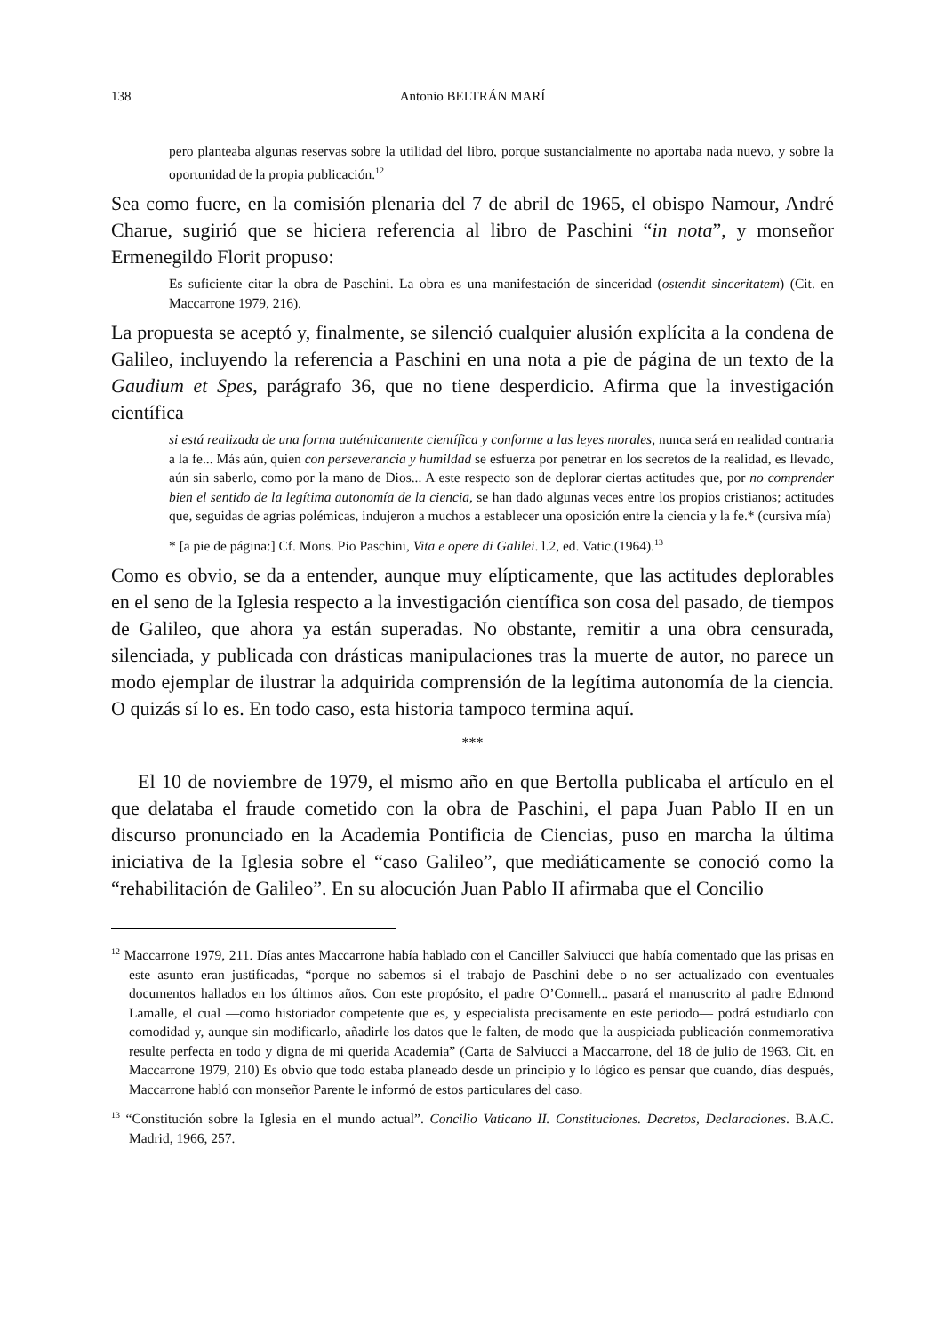138 Antonio BELTRÁN MARÍ
pero planteaba algunas reservas sobre la utilidad del libro, porque sustancialmente no aportaba nada nuevo, y sobre la oportunidad de la propia publicación.<sup>12</sup>
Sea como fuere, en la comisión plenaria del 7 de abril de 1965, el obispo Namour, André Charue, sugirió que se hiciera referencia al libro de Paschini “in nota”, y monseñor Ermenegildo Florit propuso:
Es suficiente citar la obra de Paschini. La obra es una manifestación de sinceridad (ostendit sinceritatem) (Cit. en Maccarrone 1979, 216).
La propuesta se aceptó y, finalmente, se silenció cualquier alusión explícita a la condena de Galileo, incluyendo la referencia a Paschini en una nota a pie de página de un texto de la Gaudium et Spes, parágrafo 36, que no tiene desperdicio. Afirma que la investigación científica
si está realizada de una forma auténticamente científica y conforme a las leyes morales, nunca será en realidad contraria a la fe... Más aún, quien con perseverancia y humildad se esfuerza por penetrar en los secretos de la realidad, es llevado, aún sin saberlo, como por la mano de Dios... A este respecto son de deplorar ciertas actitudes que, por no comprender bien el sentido de la legítima autonomía de la ciencia, se han dado algunas veces entre los propios cristianos; actitudes que, seguidas de agrias polémicas, indujeron a muchos a establecer una oposición entre la ciencia y la fe.* (cursiva mía)
* [a pie de página:] Cf. Mons. Pio Paschini, Vita e opere di Galilei. l.2, ed. Vatic.(1964).<sup>13</sup>
Como es obvio, se da a entender, aunque muy elípticamente, que las actitudes deplorables en el seno de la Iglesia respecto a la investigación científica son cosa del pasado, de tiempos de Galileo, que ahora ya están superadas. No obstante, remitir a una obra censurada, silenciada, y publicada con drásticas manipulaciones tras la muerte de autor, no parece un modo ejemplar de ilustrar la adquirida comprensión de la legítima autonomía de la ciencia. O quizás sí lo es. En todo caso, esta historia tampoco termina aquí.
***
El 10 de noviembre de 1979, el mismo año en que Bertolla publicaba el artículo en el que delataba el fraude cometido con la obra de Paschini, el papa Juan Pablo II en un discurso pronunciado en la Academia Pontificia de Ciencias, puso en marcha la última iniciativa de la Iglesia sobre el “caso Galileo”, que mediáticamente se conoció como la “rehabilitación de Galileo”. En su alocución Juan Pablo II afirmaba que el Concilio
<sup>12</sup> Maccarrone 1979, 211. Días antes Maccarrone había hablado con el Canciller Salviucci que había comentado que las prisas en este asunto eran justificadas, “porque no sabemos si el trabajo de Paschini debe o no ser actualizado con eventuales documentos hallados en los últimos años. Con este propósito, el padre O’Connell... pasará el manuscrito al padre Edmond Lamalle, el cual —como historiador competente que es, y especialista precisamente en este periodo— podrá estudiarlo con comodidad y, aunque sin modificarlo, añadirle los datos que le falten, de modo que la auspiciada publicación conmemorativa resulte perfecta en todo y digna de mi querida Academia” (Carta de Salviucci a Maccarrone, del 18 de julio de 1963. Cit. en Maccarrone 1979, 210) Es obvio que todo estaba planeado desde un principio y lo lógico es pensar que cuando, días después, Maccarrone habló con monseñor Parente le informó de estos particulares del caso.
<sup>13</sup> “Constitución sobre la Iglesia en el mundo actual”. Concilio Vaticano II. Constituciones. Decretos, Declaraciones. B.A.C. Madrid, 1966, 257.